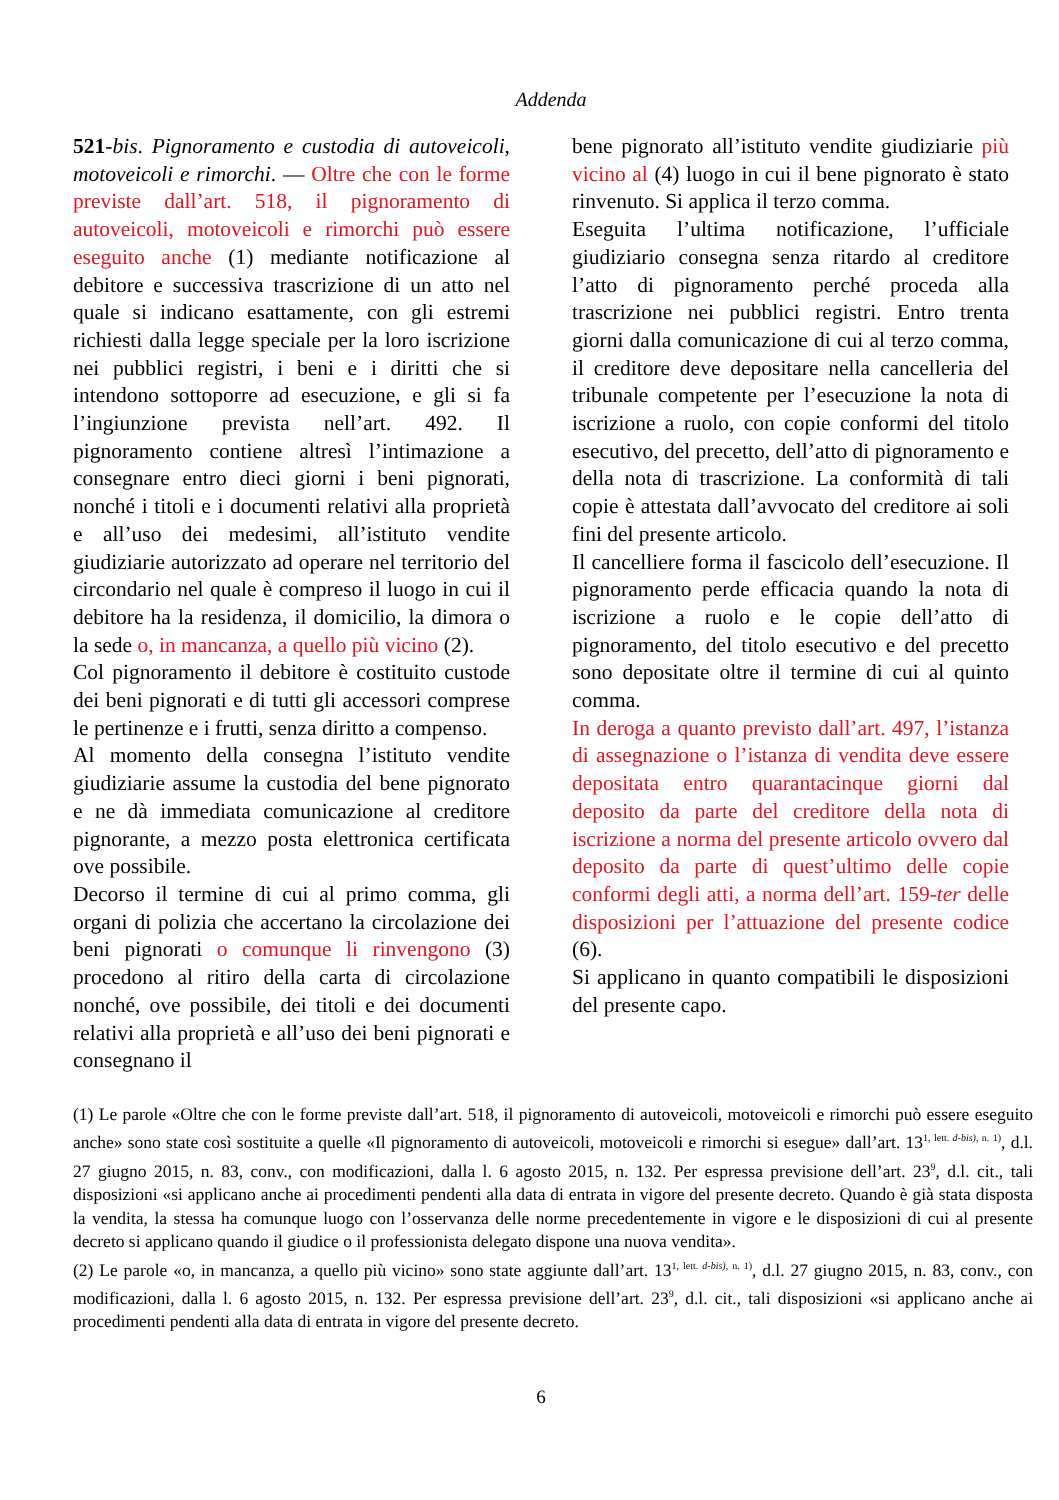Addenda
521-bis. Pignoramento e custodia di autoveicoli, motoveicoli e rimorchi. — Oltre che con le forme previste dall’art. 518, il pignoramento di autoveicoli, motoveicoli e rimorchi può essere eseguito anche (1) mediante notificazione al debitore e successiva trascrizione di un atto nel quale si indicano esattamente, con gli estremi richiesti dalla legge speciale per la loro iscrizione nei pubblici registri, i beni e i diritti che si intendono sottoporre ad esecuzione, e gli si fa l’ingiunzione prevista nell’art. 492. Il pignoramento contiene altresì l’intimazione a consegnare entro dieci giorni i beni pignorati, nonché i titoli e i documenti relativi alla proprietà e all’uso dei medesimi, all’istituto vendite giudiziarie autorizzato ad operare nel territorio del circondario nel quale è compreso il luogo in cui il debitore ha la residenza, il domicilio, la dimora o la sede o, in mancanza, a quello più vicino (2).
Col pignoramento il debitore è costituito custode dei beni pignorati e di tutti gli accessori comprese le pertinenze e i frutti, senza diritto a compenso.
Al momento della consegna l’istituto vendite giudiziarie assume la custodia del bene pignorato e ne dà immediata comunicazione al creditore pignorante, a mezzo posta elettronica certificata ove possibile.
Decorso il termine di cui al primo comma, gli organi di polizia che accertano la circolazione dei beni pignorati o comunque li rinvengono (3) procedono al ritiro della carta di circolazione nonché, ove possibile, dei titoli e dei documenti relativi alla proprietà e all’uso dei beni pignorati e consegnano il
bene pignorato all’istituto vendite giudiziarie più vicino al (4) luogo in cui il bene pignorato è stato rinvenuto. Si applica il terzo comma.
Eseguita l’ultima notificazione, l’ufficiale giudiziario consegna senza ritardo al creditore l’atto di pignoramento perché proceda alla trascrizione nei pubblici registri. Entro trenta giorni dalla comunicazione di cui al terzo comma, il creditore deve depositare nella cancelleria del tribunale competente per l’esecuzione la nota di iscrizione a ruolo, con copie conformi del titolo esecutivo, del precetto, dell’atto di pignoramento e della nota di trascrizione. La conformità di tali copie è attestata dall’avvocato del creditore ai soli fini del presente articolo.
Il cancelliere forma il fascicolo dell’esecuzione. Il pignoramento perde efficacia quando la nota di iscrizione a ruolo e le copie dell’atto di pignoramento, del titolo esecutivo e del precetto sono depositate oltre il termine di cui al quinto comma.
In deroga a quanto previsto dall’art. 497, l’istanza di assegnazione o l’istanza di vendita deve essere depositata entro quarantacinque giorni dal deposito da parte del creditore della nota di iscrizione a norma del presente articolo ovvero dal deposito da parte di quest’ultimo delle copie conformi degli atti, a norma dell’art. 159-ter delle disposizioni per l’attuazione del presente codice (6).
Si applicano in quanto compatibili le disposizioni del presente capo.
(1) Le parole «Oltre che con le forme previste dall’art. 518, il pignoramento di autoveicoli, motoveicoli e rimorchi può essere eseguito anche» sono state così sostituite a quelle «Il pignoramento di autoveicoli, motoveicoli e rimorchi si esegue» dall’art. 13<sup>1, lett. d-bis), n. 1)</sup>, d.l. 27 giugno 2015, n. 83, conv., con modificazioni, dalla l. 6 agosto 2015, n. 132. Per espressa previsione dell’art. 23<sup>9</sup>, d.l. cit., tali disposizioni «si applicano anche ai procedimenti pendenti alla data di entrata in vigore del presente decreto. Quando è già stata disposta la vendita, la stessa ha comunque luogo con l’osservanza delle norme precedentemente in vigore e le disposizioni di cui al presente decreto si applicano quando il giudice o il professionista delegato dispone una nuova vendita».
(2) Le parole «o, in mancanza, a quello più vicino» sono state aggiunte dall’art. 13<sup>1, lett. d-bis), n. 1)</sup>, d.l. 27 giugno 2015, n. 83, conv., con modificazioni, dalla l. 6 agosto 2015, n. 132. Per espressa previsione dell’art. 23<sup>9</sup>, d.l. cit., tali disposizioni «si applicano anche ai procedimenti pendenti alla data di entrata in vigore del presente decreto.
6